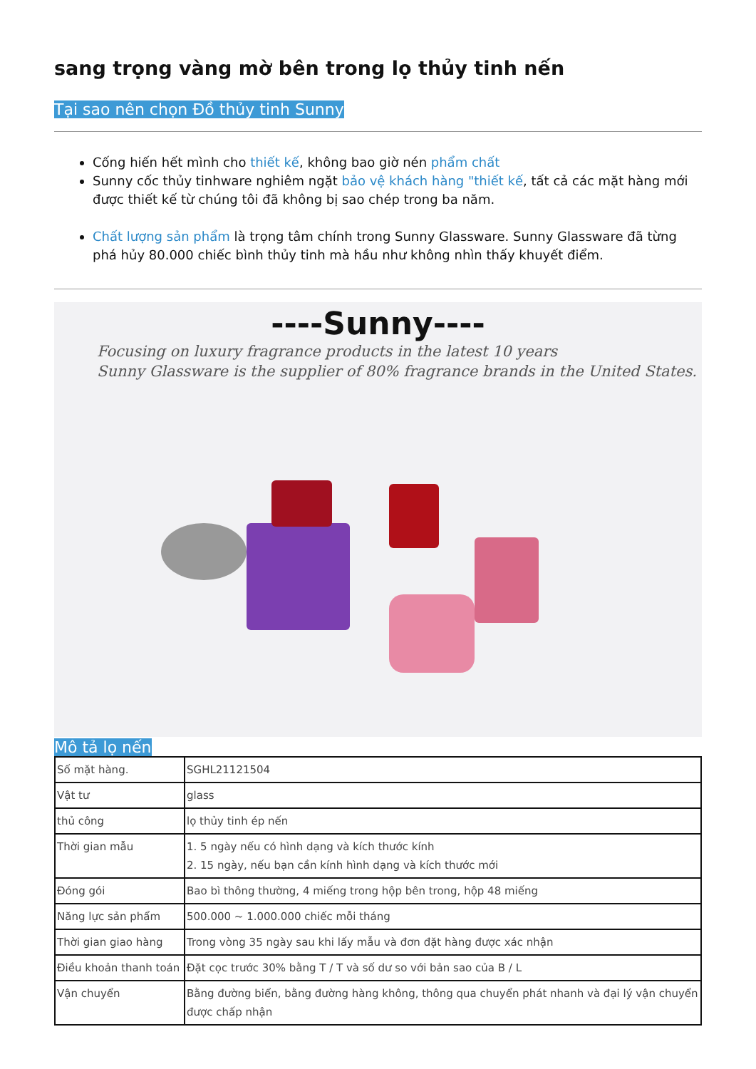sang trọng vàng mờ bên trong lọ thủy tinh nến
Tại sao nên chọn Đồ thủy tinh Sunny
Cống hiến hết mình cho thiết kế, không bao giờ nén phẩm chất
Sunny cốc thủy tinhware nghiêm ngặt bảo vệ khách hàng "thiết kế, tất cả các mặt hàng mới được thiết kế từ chúng tôi đã không bị sao chép trong ba năm.
Chất lượng sản phẩm là trọng tâm chính trong Sunny Glassware. Sunny Glassware đã từng phá hủy 80.000 chiếc bình thủy tinh mà hầu như không nhìn thấy khuyết điểm.
----Sunny----
Focusing on luxury fragrance products in the latest 10 years
Sunny Glassware is the supplier of 80% fragrance brands in the United States.
Mô tả lọ nến
| Số mặt hàng. | SGHL21121504 |
| Vật tư | glass |
| thủ công | lọ thủy tinh ép nến |
| Thời gian mẫu | 1. 5 ngày nếu có hình dạng và kích thước kính 2. 15 ngày, nếu bạn cần kính hình dạng và kích thước mới |
| Đóng gói | Bao bì thông thường, 4 miếng trong hộp bên trong, hộp 48 miếng |
| Năng lực sản phẩm | 500.000 ~ 1.000.000 chiếc mỗi tháng |
| Thời gian giao hàng | Trong vòng 35 ngày sau khi lấy mẫu và đơn đặt hàng được xác nhận |
| Điều khoản thanh toán | Đặt cọc trước 30% bằng T / T và số dư so với bản sao của B / L |
| Vận chuyển | Bằng đường biển, bằng đường hàng không, thông qua chuyển phát nhanh và đại lý vận chuyển được chấp nhận |